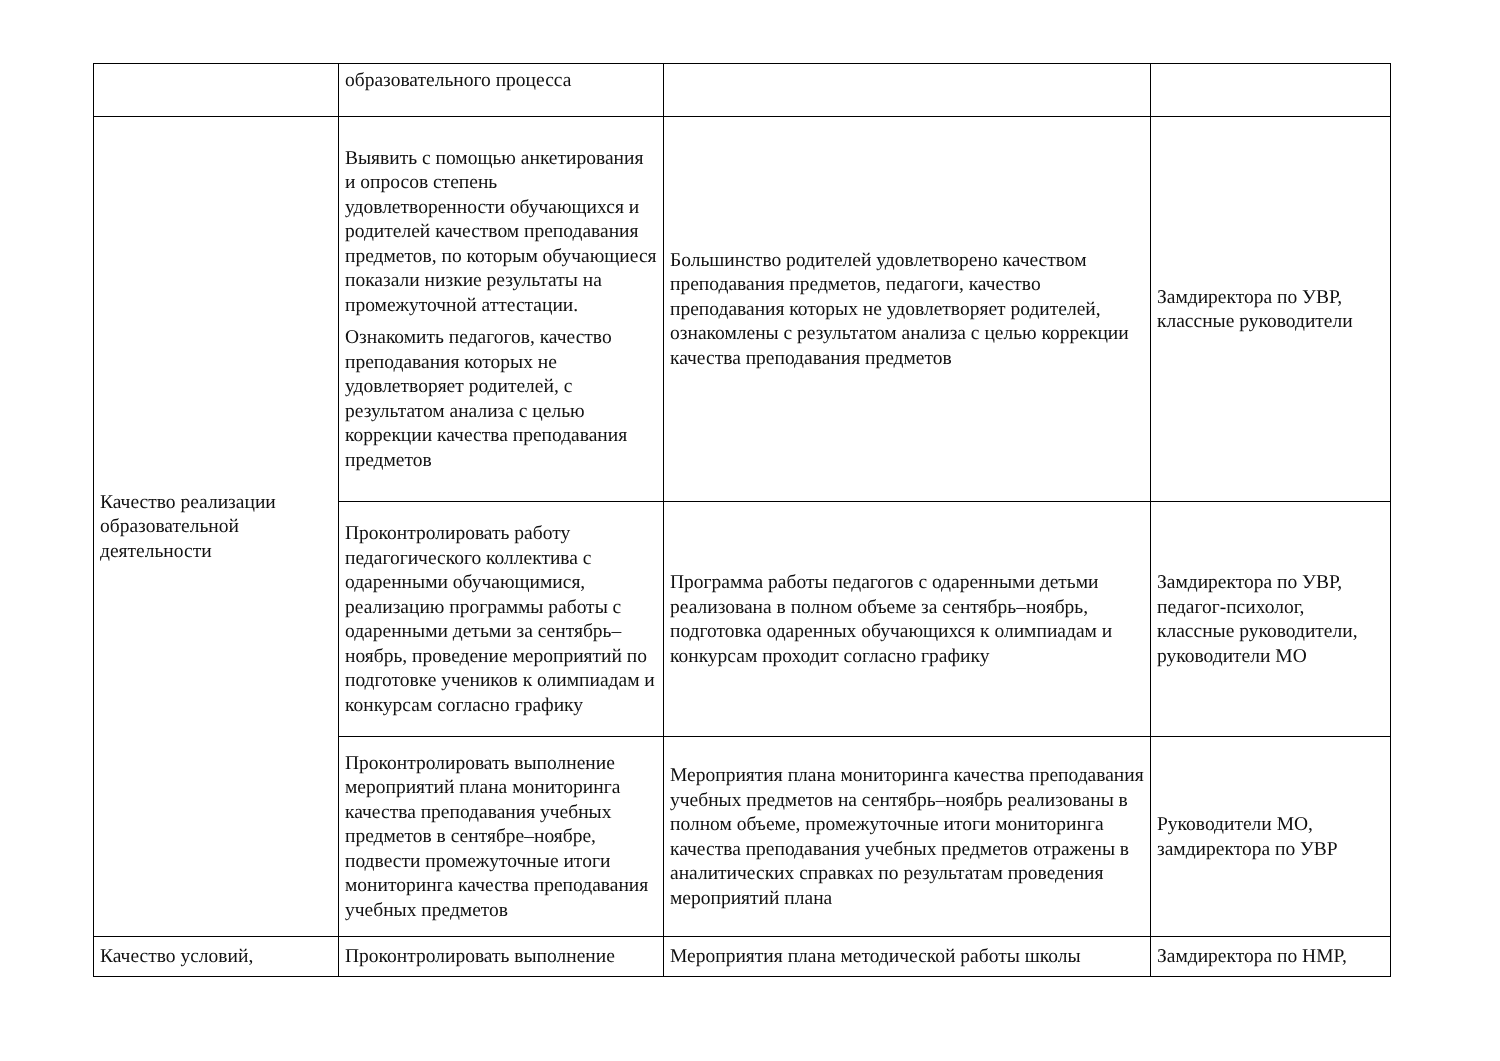| | образовательного процесса | | |
| Качество реализации образовательной деятельности | Выявить с помощью анкетирования и опросов степень удовлетворенности обучающихся и родителей качеством преподавания предметов, по которым обучающиеся показали низкие результаты на промежуточной аттестации. Ознакомить педагогов, качество преподавания которых не удовлетворяет родителей, с результатом анализа с целью коррекции качества преподавания предметов | Большинство родителей удовлетворено качеством преподавания предметов, педагоги, качество преподавания которых не удовлетворяет родителей, ознакомлены с результатом анализа с целью коррекции качества преподавания предметов | Замдиректора по УВР, классные руководители |
| | Проконтролировать работу педагогического коллектива с одаренными обучающимися, реализацию программы работы с одаренными детьми за сентябрь–ноябрь, проведение мероприятий по подготовке учеников к олимпиадам и конкурсам согласно графику | Программа работы педагогов с одаренными детьми реализована в полном объеме за сентябрь–ноябрь, подготовка одаренных обучающихся к олимпиадам и конкурсам проходит согласно графику | Замдиректора по УВР, педагог-психолог, классные руководители, руководители МО |
| | Проконтролировать выполнение мероприятий плана мониторинга качества преподавания учебных предметов в сентябре–ноябре, подвести промежуточные итоги мониторинга качества преподавания учебных предметов | Мероприятия плана мониторинга качества преподавания учебных предметов на сентябрь–ноябрь реализованы в полном объеме, промежуточные итоги мониторинга качества преподавания учебных предметов отражены в аналитических справках по результатам проведения мероприятий плана | Руководители МО, замдиректора по УВР |
| Качество условий, | Проконтролировать выполнение | Мероприятия плана методической работы школы | Замдиректора по НМР, |